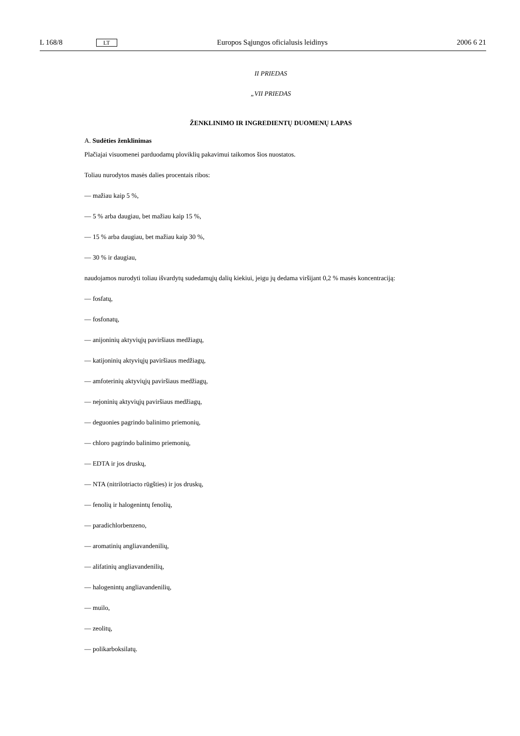L 168/8 LT Europos Sąjungos oficialusis leidinys 2006 6 21
II PRIEDAS
„VII PRIEDAS
ŽENKLINIMO IR INGREDIENTŲ DUOMENŲ LAPAS
A. Sudėties ženklinimas
Plačiajai visuomenei parduodamų ploviklių pakavimui taikomos šios nuostatos.
Toliau nurodytos masės dalies procentais ribos:
— mažiau kaip 5 %,
— 5 % arba daugiau, bet mažiau kaip 15 %,
— 15 % arba daugiau, bet mažiau kaip 30 %,
— 30 % ir daugiau,
naudojamos nurodyti toliau išvardytų sudedamųjų dalių kiekiui, jeigu jų dedama viršijant 0,2 % masės koncentraciją:
— fosfatų,
— fosfonatų,
— anijoninių aktyviųjų paviršiaus medžiagų,
— katijoninių aktyviųjų paviršiaus medžiagų,
— amfoterinių aktyviųjų paviršiaus medžiagų,
— nejoninių aktyviųjų paviršiaus medžiagų,
— deguonies pagrindo balinimo priemonių,
— chloro pagrindo balinimo priemonių,
— EDTA ir jos druskų,
— NTA (nitrilotriacto rūgšties) ir jos druskų,
— fenolių ir halogenintų fenolių,
— paradichlorbenzeno,
— aromatinių angliavandenilių,
— alifatinių angliavandenilių,
— halogenintų angliavandenilių,
— muilo,
— zeolitų,
— polikarboksilatų.